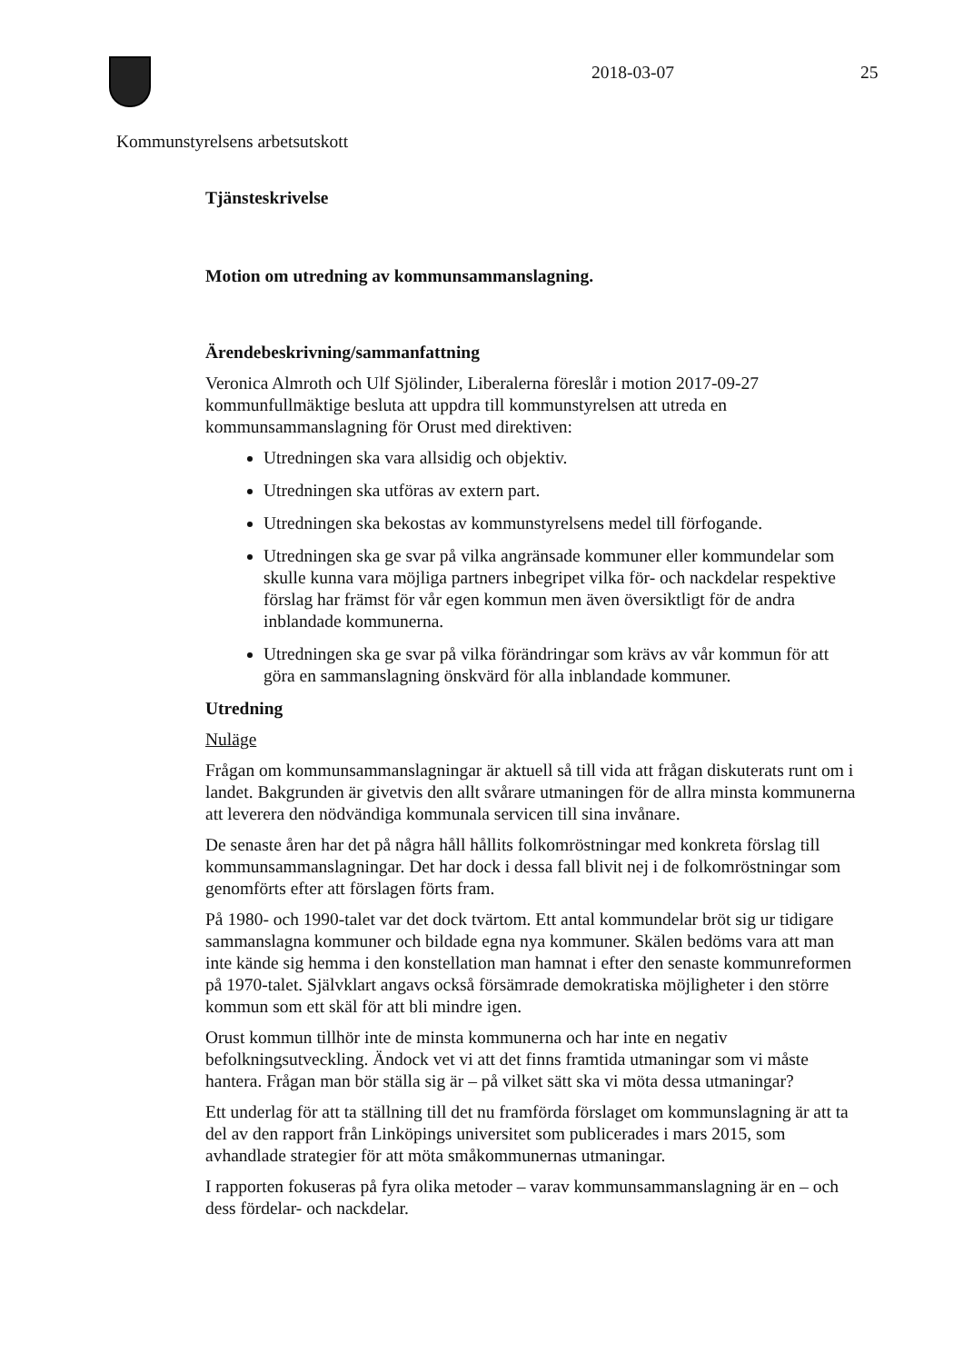2018-03-07 25
Kommunstyrelsens arbetsutskott
Tjänsteskrivelse
Motion om utredning av kommunsammanslagning.
Ärendebeskrivning/sammanfattning
Veronica Almroth och Ulf Sjölinder, Liberalerna föreslår i motion 2017-09-27 kommunfullmäktige besluta att uppdra till kommunstyrelsen att utreda en kommunsammanslagning för Orust med direktiven:
Utredningen ska vara allsidig och objektiv.
Utredningen ska utföras av extern part.
Utredningen ska bekostas av kommunstyrelsens medel till förfogande.
Utredningen ska ge svar på vilka angränsade kommuner eller kommundelar som skulle kunna vara möjliga partners inbegripet vilka för- och nackdelar respektive förslag har främst för vår egen kommun men även översiktligt för de andra inblandade kommunerna.
Utredningen ska ge svar på vilka förändringar som krävs av vår kommun för att göra en sammanslagning önskvärd för alla inblandade kommuner.
Utredning
Nuläge
Frågan om kommunsammanslagningar är aktuell så till vida att frågan diskuterats runt om i landet. Bakgrunden är givetvis den allt svårare utmaningen för de allra minsta kommunerna att leverera den nödvändiga kommunala servicen till sina invånare.
De senaste åren har det på några håll hållits folkomröstningar med konkreta förslag till kommunsammanslagningar. Det har dock i dessa fall blivit nej i de folkomröstningar som genomförts efter att förslagen förts fram.
På 1980- och 1990-talet var det dock tvärtom. Ett antal kommundelar bröt sig ur tidigare sammanslagna kommuner och bildade egna nya kommuner. Skälen bedöms vara att man inte kände sig hemma i den konstellation man hamnat i efter den senaste kommunreformen på 1970-talet. Självklart angavs också försämrade demokratiska möjligheter i den större kommun som ett skäl för att bli mindre igen.
Orust kommun tillhör inte de minsta kommunerna och har inte en negativ befolkningsutveckling. Ändock vet vi att det finns framtida utmaningar som vi måste hantera. Frågan man bör ställa sig är – på vilket sätt ska vi möta dessa utmaningar?
Ett underlag för att ta ställning till det nu framförda förslaget om kommunslagning är att ta del av den rapport från Linköpings universitet som publicerades i mars 2015, som avhandlade strategier för att möta småkommunernas utmaningar.
I rapporten fokuseras på fyra olika metoder – varav kommunsammanslagning är en – och dess fördelar- och nackdelar.